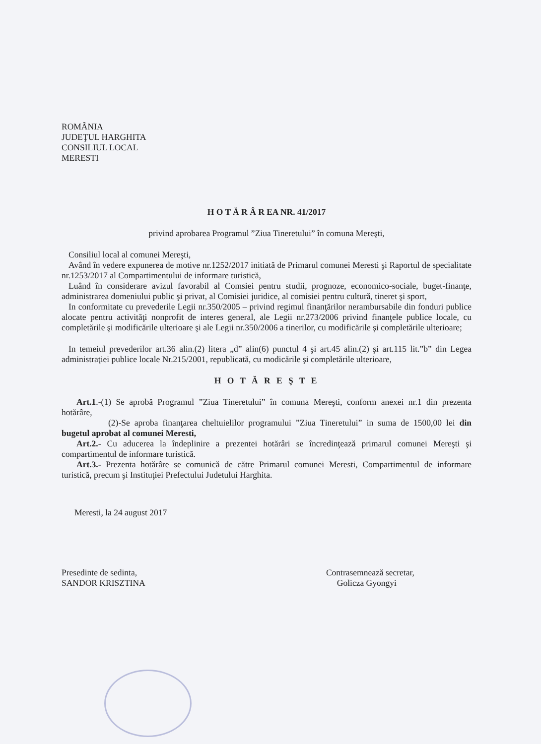ROMÂNIA
JUDEŢUL HARGHITA
CONSILIUL LOCAL
MERESTI
H O T Ă R Â R EA NR. 41/2017
privind aprobarea Programul ”Ziua Tineretului” în comuna Mereşti,
Consiliul local al comunei Mereşti,
Având în vedere expunerea de motive nr.1252/2017 initiată de Primarul comunei Meresti şi Raportul de specialitate nr.1253/2017 al Compartimentului de informare turistică,
Luând în considerare avizul favorabil al Comsiei pentru studii, prognoze, economico-sociale, buget-finanţe, administrarea domeniului public şi privat, al Comisiei juridice, al comisiei pentru cultură, tineret şi sport,
In conformitate cu prevederile Legii nr.350/2005 – privind regimul finanţărilor nerambursabile din fonduri publice alocate pentru activităţi nonprofit de interes general, ale Legii nr.273/2006 privind finanţele publice locale, cu completările şi modificările ulterioare şi ale Legii nr.350/2006 a tinerilor, cu modificările şi completările ulterioare;
In temeiul prevederilor art.36 alin.(2) litera „d” alin(6) punctul 4 şi art.45 alin.(2) şi art.115 lit.”b” din Legea administraţiei publice locale Nr.215/2001, republicată, cu modicările şi completările ulterioare,
H O T Ă R E Ş T E
Art.1.-(1) Se aprobă Programul ”Ziua Tineretului” în comuna Mereşti, conform anexei nr.1 din prezenta hotărâre,
(2)-Se aproba finanţarea cheltuielilor programului ”Ziua Tineretului” in suma de 1500,00 lei din bugetul aprobat al comunei Meresti,
Art.2.- Cu aducerea la îndeplinire a prezentei hotărâri se încredinţează primarul comunei Mereşti şi compartimentul de informare turistică.
Art.3.- Prezenta hotărâre se comunică de către Primarul comunei Meresti, Compartimentul de informare turistică, precum şi Instituţiei Prefectului Judetului Harghita.
Meresti, la 24 august 2017
Presedinte de sedinta,
SANDOR KRISZTINA
Contrasemnează secretar,
Golicza Gyongyi